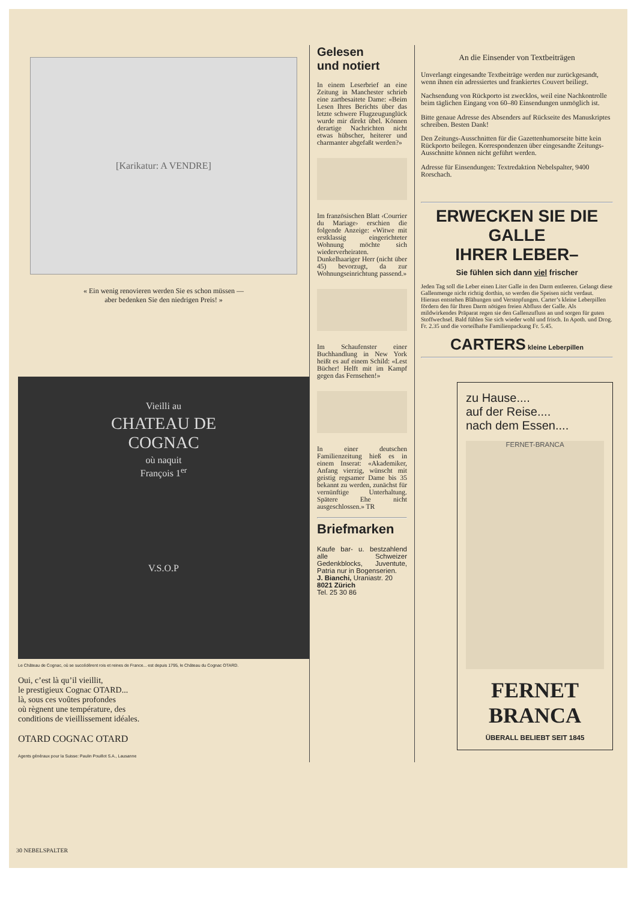[Karikatur: A VENDRE]
« Ein wenig renovieren werden Sie es schon müssen —
aber bedenken Sie den niedrigen Preis! »
Vieilli au
CHATEAU DE
COGNAC
où naquit
François 1<sup>er</sup>
V.S.O.P
Le Château de Cognac, où se succédèrent rois et reines de France... est depuis 1795, le Château du Cognac OTARD.
Oui, c’est là qu’il vieillit,
le prestigieux Cognac OTARD...
là, sous ces voûtes profondes
où règnent une température, des
conditions de vieillissement idéales.
OTARD COGNAC OTARD
Agents généraux pour la Suisse: Paulin Pouillot S.A., Lausanne
Gelesen
und notiert
In einem Leserbrief an eine Zeitung in Manchester schrieb eine zartbesaitete Dame: «Beim Lesen Ihres Berichts über das letzte schwere Flugzeugunglück wurde mir direkt übel. Können derartige Nachrichten nicht etwas hübscher, heiterer und charmanter abgefaßt werden?»
Im französischen Blatt ‹Courrier du Mariage› erschien die folgende Anzeige: «Witwe mit erstklassig eingerichteter Wohnung möchte sich wiederverheiraten. Dunkelhaariger Herr (nicht über 45) bevorzugt, da zur Wohnungseinrichtung passend.»
Im Schaufenster einer Buchhandlung in New York heißt es auf einem Schild: «Lest Bücher! Helft mit im Kampf gegen das Fernsehen!»
In einer deutschen Familienzeitung hieß es in einem Inserat: «Akademiker, Anfang vierzig, wünscht mit geistig regsamer Dame bis 35 bekannt zu werden, zunächst für vernünftige Unterhaltung. Spätere Ehe nicht ausgeschlossen.» TR
Briefmarken
Kaufe bar- u. bestzahlend alle Schweizer Gedenkblocks, Juventute, Patria nur in Bogenserien.
J. Bianchi, Uraniastr. 20
8021 Zürich
Tel. 25 30 86
An die Einsender von Textbeiträgen
Unverlangt eingesandte Textbeiträge werden nur zurückgesandt, wenn ihnen ein adressiertes und frankiertes Couvert beiliegt.
Nachsendung von Rückporto ist zwecklos, weil eine Nachkontrolle beim täglichen Eingang von 60–80 Einsendungen unmöglich ist.
Bitte genaue Adresse des Absenders auf Rückseite des Manuskriptes schreiben. Besten Dank!
Den Zeitungs-Ausschnitten für die Gazettenhumorseite bitte kein Rückporto beilegen. Korrespondenzen über eingesandte Zeitungs-Ausschnitte können nicht geführt werden.
Adresse für Einsendungen: Textredaktion Nebelspalter, 9400 Rorschach.
ERWECKEN SIE DIE GALLE
IHRER LEBER–
Sie fühlen sich dann viel frischer
Jeden Tag soll die Leber einen Liter Galle in den Darm entleeren. Gelangt diese Gallenmenge nicht richtig dorthin, so werden die Speisen nicht verdaut. Hieraus entstehen Blähungen und Verstopfungen. Carter’s kleine Leberpillen fördern den für Ihren Darm nötigen freien Abfluss der Galle. Als mildwirkendes Präparat regen sie den Gallenzufluss an und sorgen für guten Stoffwechsel. Bald fühlen Sie sich wieder wohl und frisch. In Apoth. und Drog. Fr. 2.35 und die vorteilhafte Familienpackung Fr. 5.45.
CARTERS kleine Leberpillen
zu Hause....
auf der Reise....
nach dem Essen....
FERNET-BRANCA
FERNET
BRANCA
ÜBERALL BELIEBT SEIT 1845
30 NEBELSPALTER